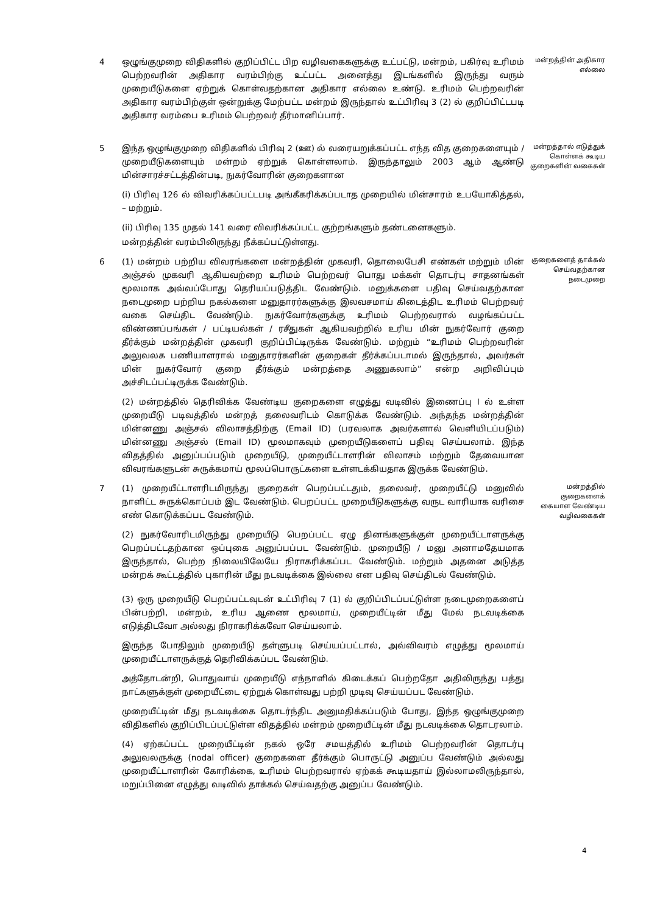4 ஒழுங்குமுறை விதிகளில் குறிப்பிட்ட பிற வழிவகைகளுக்கு உட்பட்டு, மன்றம், பகிர்வு உரிமம் பெற்றவரின் அதிகார வரம்பிற்கு உட்பட்ட அனைத்து இடங்களில் இருந்து வரும் முறையீடுகளை ஏற்றுக் கொள்வதற்கான அதிகார எல்லை உண்டு. உரிமம் பெற்றவரின் அதிகார வரம்பிற்குள் ஒன்றுக்கு மேற்பட்ட மன்றம் இருந்தால் உட்பிரிவு 3 (2) ல் குறிப்பிட்டபடி அதிகார வரம்பை உரிமம் பெற்றவர் தீர்மானிப்பார்.
மன்றத்தின் அதிகார எல்லை
5 இந்த ஒழுங்குமுறை விதிகளில் பிரிவு 2 (ஊ) ல் வரையறுக்கப்பட்ட எந்த வித குறைகளையும் / முறையீடுகளையும் மன்றம் ஏற்றுக் கொள்ளலாம். இருந்தாலும் 2003 ஆம் ஆண்டு மின்சாரச்சட்டத்தின்படி, நுகர்வோரின் குறைகளான
(i) பிரிவு 126 ல் விவரிக்கப்பட்டபடி அங்கீகரிக்கப்படாத முறையில் மின்சாரம் உபயோகித்தல், – மற்றும்.
(ii) பிரிவு 135 முதல் 141 வரை விவரிக்கப்பட்ட குற்றங்களும் தண்டனைகளும்.
மன்றத்தின் வரம்பிலிருந்து நீக்கப்பட்டுள்ளது.
மன்றத்தால் எடுத்துக் கொள்ளக் கூடிய குறைகளின் வகைகள்
6 (1) மன்றம் பற்றிய விவரங்களை மன்றத்தின் முகவரி, தொலைபேசி எண்கள் மற்றும் மின் அஞ்சல் முகவரி ஆகியவற்றை உரிமம் பெற்றவர் பொது மக்கள் தொடர்பு சாதனங்கள் மூலமாக அவ்வப்போது தெரியப்படுத்திட வேண்டும். மனுக்களை பதிவு செய்வதற்கான நடைமுறை பற்றிய நகல்களை மனுதாரர்களுக்கு இலவசமாய் கிடைத்திட உரிமம் பெற்றவர் வகை செய்திட வேண்டும். நுகர்வோர்களுக்கு உரிமம் பெற்றவரால் வழங்கப்பட்ட விண்ணப்பங்கள் / பட்டியல்கள் / ரசீதுகள் ஆகியவற்றில் உரிய மின் நுகர்வோர் குறை தீர்க்கும் மன்றத்தின் முகவரி குறிப்பிட்டிருக்க வேண்டும். மற்றும் “உரிமம் பெற்றவரின் அலுவலக பணியாளரால் மனுதாரர்களின் குறைகள் தீர்க்கப்படாமல் இருந்தால், அவர்கள் மின் நுகர்வோர் குறை தீர்க்கும் மன்றத்தை அணுகலாம்” என்ற அறிவிப்பும் அச்சிடப்பட்டிருக்க வேண்டும்.
(2) மன்றத்தில் தெரிவிக்க வேண்டிய குறைகளை எழுத்து வடிவில் இணைப்பு I ல் உள்ள முறையீடு படிவத்தில் மன்றத் தலைவரிடம் கொடுக்க வேண்டும். அந்தந்த மன்றத்தின் மின்னணு அஞ்சல் விலாசத்திற்கு (Email ID) (பரவலாக அவர்களால் வெளியிடப்படும்) மின்னணு அஞ்சல் (Email ID) மூலமாகவும் முறையீடுகளைப் பதிவு செய்யலாம். இந்த விதத்தில் அனுப்பப்படும் முறையீடு, முறையீட்டாளரின் விலாசம் மற்றும் தேவையான விவரங்களுடன் சுருக்கமாய் மூலப்பொருட்களை உள்ளடக்கியதாக இருக்க வேண்டும்.
குறைகளைத் தாக்கல் செய்வதற்கான நடைமுறை
7 (1) முறையீட்டாளரிடமிருந்து குறைகள் பெறப்பட்டதும், தலைவர், முறையீட்டு மனுவில் நாளிட்ட சுருக்கொப்பம் இட வேண்டும். பெறப்பட்ட முறையீடுகளுக்கு வருட வாரியாக வரிசை எண் கொடுக்கப்பட வேண்டும்.
(2) நுகர்வோரிடமிருந்து முறையீடு பெறப்பட்ட ஏழு தினங்களுக்குள் முறையீட்டாளருக்கு பெறப்பட்டதற்கான ஒப்புகை அனுப்பப்பட வேண்டும். முறையீடு / மனு அனாமதேயமாக இருந்தால், பெற்ற நிலையிலேயே நிராகரிக்கப்பட வேண்டும். மற்றும் அதனை அடுத்த மன்றக் கூட்டத்தில் புகாரின் மீது நடவடிக்கை இல்லை என பதிவு செய்திடல் வேண்டும்.
(3) ஒரு முறையீடு பெறப்பட்டவுடன் உட்பிரிவு 7 (1) ல் குறிப்பிடப்பட்டுள்ள நடைமுறைகளைப் பின்பற்றி, மன்றம், உரிய ஆணை மூலமாய், முறையீட்டின் மீது மேல் நடவடிக்கை எடுத்திடவோ அல்லது நிராகரிக்கவோ செய்யலாம்.
இருந்த போதிலும் முறையீடு தள்ளுபடி செய்யப்பட்டால், அவ்விவரம் எழுத்து மூலமாய் முறையீட்டாளருக்குத் தெரிவிக்கப்பட வேண்டும்.
அத்தோடன்றி, பொதுவாய் முறையீடு எந்நாளில் கிடைக்கப் பெற்றதோ அதிலிருந்து பத்து நாட்களுக்குள் முறையீட்டை ஏற்றுக் கொள்வது பற்றி முடிவு செய்யப்பட வேண்டும்.
முறையீட்டின் மீது நடவடிக்கை தொடர்ந்திட அனுமதிக்கப்படும் போது, இந்த ஒழுங்குமுறை விதிகளில் குறிப்பிடப்பட்டுள்ள விதத்தில் மன்றம் முறையீட்டின் மீது நடவடிக்கை தொடரலாம்.
(4) ஏற்கப்பட்ட முறையீட்டின் நகல் ஒரே சமயத்தில் உரிமம் பெற்றவரின் தொடர்பு அலுவலருக்கு (nodal officer) குறைகளை தீர்க்கும் பொருட்டு அனுப்ப வேண்டும் அல்லது முறையீட்டாளரின் கோரிக்கை, உரிமம் பெற்றவரால் ஏற்கக் கூடியதாய் இல்லாமலிருந்தால், மறுப்பினை எழுத்து வடிவில் தாக்கல் செய்வதற்கு அனுப்ப வேண்டும்.
மன்றத்தில் குறைகளைக் கையாள வேண்டிய வழிவகைகள்
4